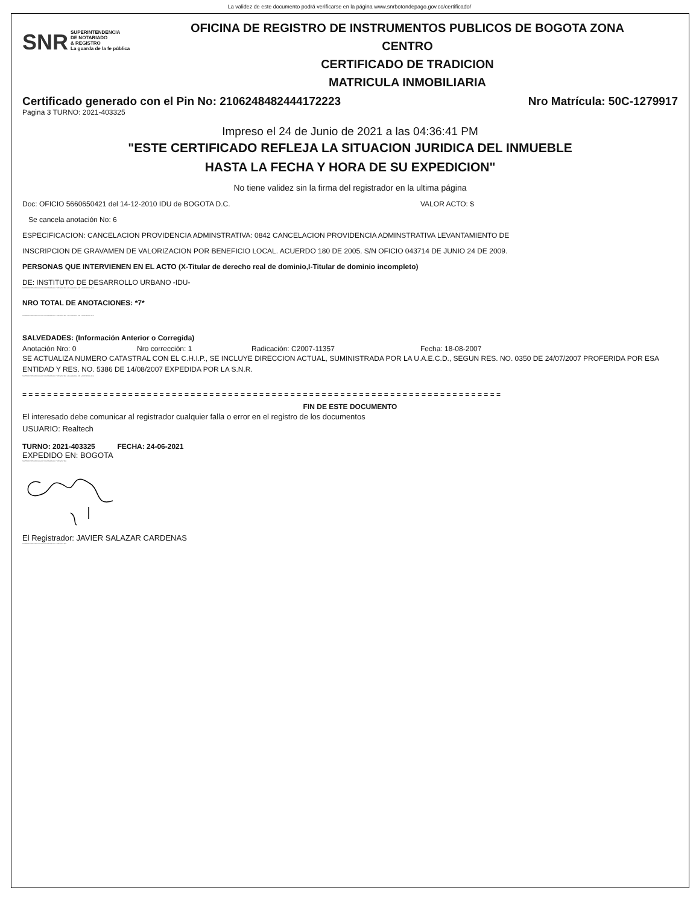La validez de este documento podrá verificarse en la página www.snrbotondepago.gov.co/certificado/
SNR SUPERINTENDENCIA
DE NOTARIADO
& REGISTRO
La guarda de la fe pública
OFICINA DE REGISTRO DE INSTRUMENTOS PUBLICOS DE BOGOTA ZONA
CENTRO
CERTIFICADO DE TRADICION
MATRICULA INMOBILIARIA
Certificado generado con el Pin No: 2106248482444172223 Nro Matrícula: 50C-1279917
Pagina 3 TURNO: 2021-403325
Impreso el 24 de Junio de 2021 a las 04:36:41 PM
"ESTE CERTIFICADO REFLEJA LA SITUACION JURIDICA DEL INMUEBLE
HASTA LA FECHA Y HORA DE SU EXPEDICION"
No tiene validez sin la firma del registrador en la ultima página
Doc: OFICIO 5660650421 del 14-12-2010 IDU de BOGOTA D.C. VALOR ACTO: $
Se cancela anotación No: 6
ESPECIFICACION: CANCELACION PROVIDENCIA ADMINSTRATIVA: 0842 CANCELACION PROVIDENCIA ADMINSTRATIVA LEVANTAMIENTO DE
INSCRIPCION DE GRAVAMEN DE VALORIZACION POR BENEFICIO LOCAL. ACUERDO 180 DE 2005. S/N OFICIO 043714 DE JUNIO 24 DE 2009.
PERSONAS QUE INTERVIENEN EN EL ACTO (X-Titular de derecho real de dominio,I-Titular de dominio incompleto)
DE: INSTITUTO DE DESARROLLO URBANO -IDU-
SUPERINTENDENCIA DE NOTARIADO Y REGISTRO LA GUARDA DE LA FE PUBLICA
NRO TOTAL DE ANOTACIONES: *7*
SUPERINTENDENCIA DE NOTARIADO Y REGISTRO LA GUARDA DE LA FE PUBLICA
SALVEDADES: (Información Anterior o Corregida)
Anotación Nro: 0 Nro corrección: 1 Radicación: C2007-11357 Fecha: 18-08-2007
SE ACTUALIZA NUMERO CATASTRAL CON EL C.H.I.P., SE INCLUYE DIRECCION ACTUAL, SUMINISTRADA POR LA U.A.E.C.D., SEGUN RES. NO. 0350 DE 24/07/2007 PROFERIDA POR ESA ENTIDAD Y RES. NO. 5386 DE 14/08/2007 EXPEDIDA POR LA S.N.R.
SUPERINTENDENCIA DE NOTARIADO Y REGISTRO LA GUARDA DE LA FE PUBLICA
= = = = = = = = = = = = = = = = = = = = = = = = = = = = = = = = = = = = = = = = = = = = = = = = = = = = = = = = = = = = = = = = = = = = = = = = = = = = =
FIN DE ESTE DOCUMENTO
El interesado debe comunicar al registrador cualquier falla o error en el registro de los documentos
USUARIO: Realtech
TURNO: 2021-403325 FECHA: 24-06-2021
EXPEDIDO EN: BOGOTA
SUPERINTENDENCIA DE NOTARIADO Y REGISTRO
El Registrador: JAVIER SALAZAR CARDENAS
SUPERINTENDENCIA DE NOTARIADO Y REGISTRO